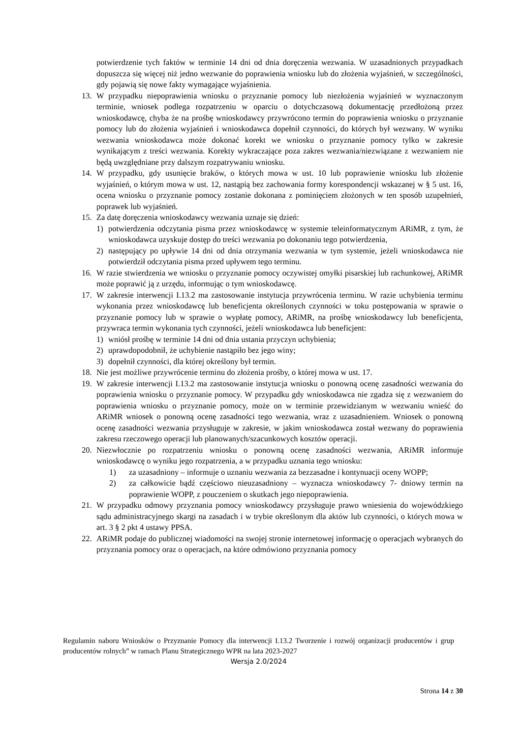potwierdzenie tych faktów w terminie 14 dni od dnia doręczenia wezwania. W uzasadnionych przypadkach dopuszcza się więcej niż jedno wezwanie do poprawienia wniosku lub do złożenia wyjaśnień, w szczególności, gdy pojawią się nowe fakty wymagające wyjaśnienia.
13. W przypadku niepoprawienia wniosku o przyznanie pomocy lub niezłożenia wyjaśnień w wyznaczonym terminie, wniosek podlega rozpatrzeniu w oparciu o dotychczasową dokumentację przedłożoną przez wnioskodawcę, chyba że na prośbę wnioskodawcy przywrócono termin do poprawienia wniosku o przyznanie pomocy lub do złożenia wyjaśnień i wnioskodawca dopełnił czynności, do których był wezwany. W wyniku wezwania wnioskodawca może dokonać korekt we wniosku o przyznanie pomocy tylko w zakresie wynikającym z treści wezwania. Korekty wykraczające poza zakres wezwania/niezwiązane z wezwaniem nie będą uwzględniane przy dalszym rozpatrywaniu wniosku.
14. W przypadku, gdy usunięcie braków, o których mowa w ust. 10 lub poprawienie wniosku lub złożenie wyjaśnień, o którym mowa w ust. 12, nastąpią bez zachowania formy korespondencji wskazanej w § 5 ust. 16, ocena wniosku o przyznanie pomocy zostanie dokonana z pominięciem złożonych w ten sposób uzupełnień, poprawek lub wyjaśnień.
15. Za datę doręczenia wnioskodawcy wezwania uznaje się dzień:
1) potwierdzenia odczytania pisma przez wnioskodawcę w systemie teleinformatycznym ARiMR, z tym, że wnioskodawca uzyskuje dostęp do treści wezwania po dokonaniu tego potwierdzenia,
2) następujący po upływie 14 dni od dnia otrzymania wezwania w tym systemie, jeżeli wnioskodawca nie potwierdził odczytania pisma przed upływem tego terminu.
16. W razie stwierdzenia we wniosku o przyznanie pomocy oczywistej omyłki pisarskiej lub rachunkowej, ARiMR może poprawić ją z urzędu, informując o tym wnioskodawcę.
17. W zakresie interwencji I.13.2 ma zastosowanie instytucja przywrócenia terminu. W razie uchybienia terminu wykonania przez wnioskodawcę lub beneficjenta określonych czynności w toku postępowania w sprawie o przyznanie pomocy lub w sprawie o wypłatę pomocy, ARiMR, na prośbę wnioskodawcy lub beneficjenta, przywraca termin wykonania tych czynności, jeżeli wnioskodawca lub beneficjent:
1) wniósł prośbę w terminie 14 dni od dnia ustania przyczyn uchybienia;
2) uprawdopodobnił, że uchybienie nastąpiło bez jego winy;
3) dopełnił czynności, dla której określony był termin.
18. Nie jest możliwe przywrócenie terminu do złożenia prośby, o której mowa w ust. 17.
19. W zakresie interwencji I.13.2 ma zastosowanie instytucja wniosku o ponowną ocenę zasadności wezwania do poprawienia wniosku o przyznanie pomocy. W przypadku gdy wnioskodawca nie zgadza się z wezwaniem do poprawienia wniosku o przyznanie pomocy, może on w terminie przewidzianym w wezwaniu wnieść do ARiMR wniosek o ponowną ocenę zasadności tego wezwania, wraz z uzasadnieniem. Wniosek o ponowną ocenę zasadności wezwania przysługuje w zakresie, w jakim wnioskodawca został wezwany do poprawienia zakresu rzeczowego operacji lub planowanych/szacunkowych kosztów operacji.
20. Niezwłocznie po rozpatrzeniu wniosku o ponowną ocenę zasadności wezwania, ARiMR informuje wnioskodawcę o wyniku jego rozpatrzenia, a w przypadku uznania tego wniosku:
1) za uzasadniony – informuje o uznaniu wezwania za bezzasadne i kontynuacji oceny WOPP;
2) za całkowicie bądź częściowo nieuzasadniony – wyznacza wnioskodawcy 7- dniowy termin na poprawienie WOPP, z pouczeniem o skutkach jego niepoprawienia.
21. W przypadku odmowy przyznania pomocy wnioskodawcy przysługuje prawo wniesienia do wojewódzkiego sądu administracyjnego skargi na zasadach i w trybie określonym dla aktów lub czynności, o których mowa w art. 3 § 2 pkt 4 ustawy PPSA.
22. ARiMR podaje do publicznej wiadomości na swojej stronie internetowej informację o operacjach wybranych do przyznania pomocy oraz o operacjach, na które odmówiono przyznania pomocy
Regulamin naboru Wniosków o Przyznanie Pomocy dla interwencji I.13.2 Tworzenie i rozwój organizacji producentów i grup producentów rolnych” w ramach Planu Strategicznego WPR na lata 2023-2027
Wersja 2.0/2024
Strona 14 z 30